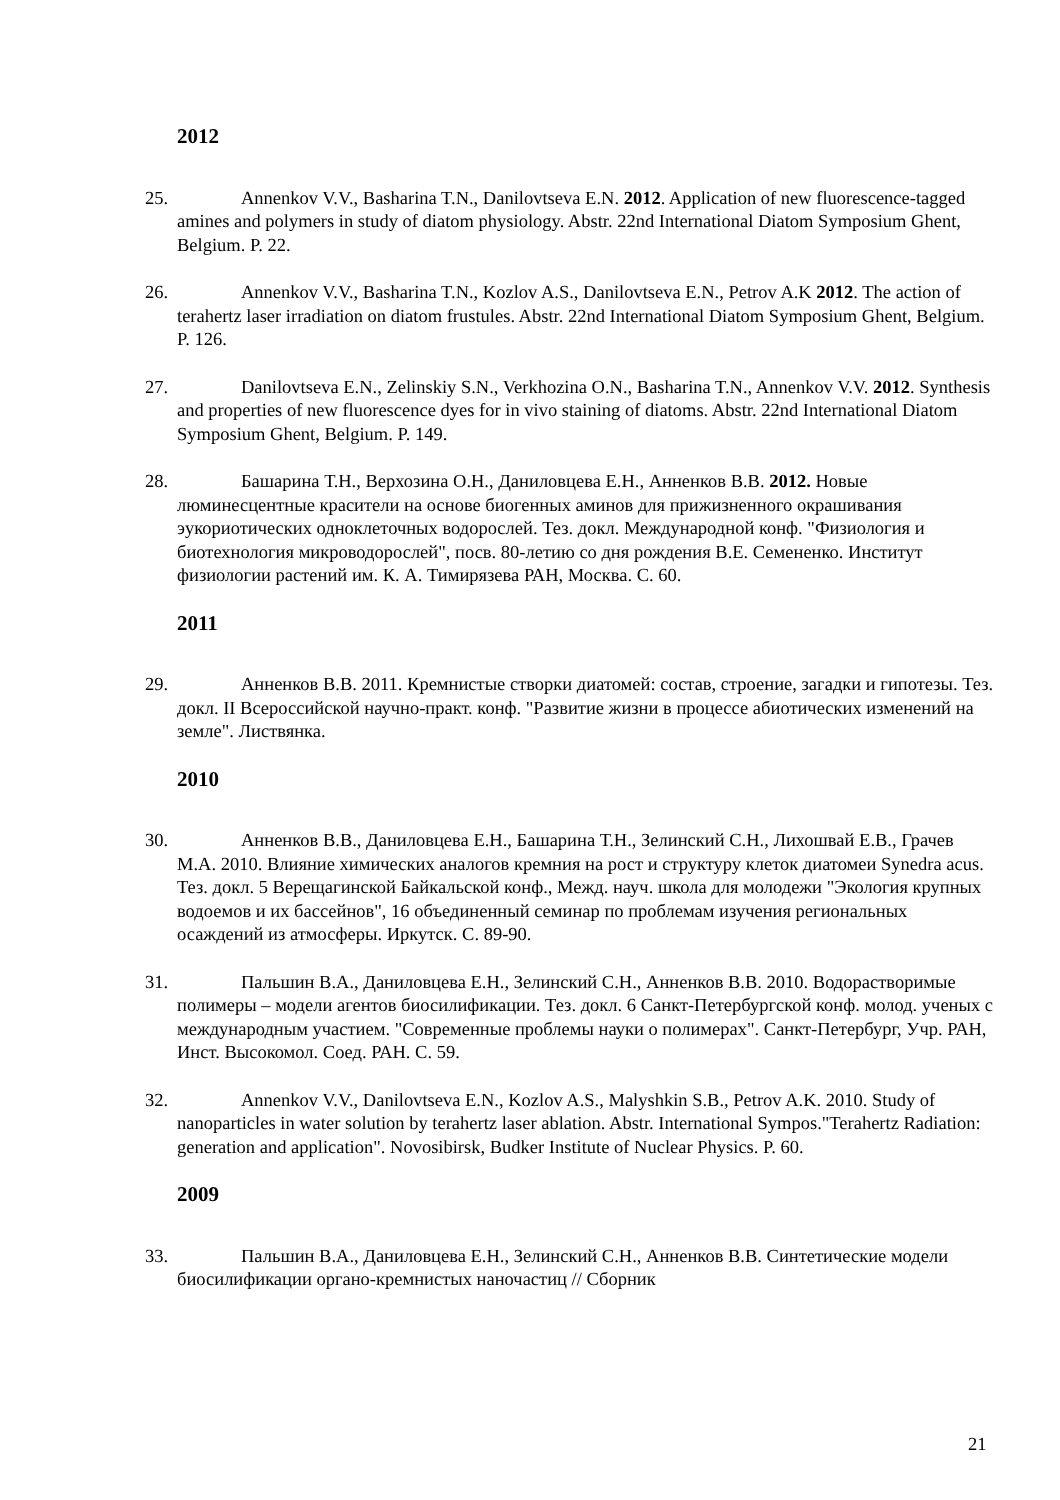2012
25. Annenkov V.V., Basharina T.N., Danilovtseva E.N. 2012. Application of new fluorescence-tagged amines and polymers in study of diatom physiology. Abstr. 22nd International Diatom Symposium Ghent, Belgium. P. 22.
26. Annenkov V.V., Basharina T.N., Kozlov A.S., Danilovtseva E.N., Petrov A.K 2012. The action of terahertz laser irradiation on diatom frustules. Abstr. 22nd International Diatom Symposium Ghent, Belgium. P. 126.
27. Danilovtseva E.N., Zelinskiy S.N., Verkhozina O.N., Basharina T.N., Annenkov V.V. 2012. Synthesis and properties of new fluorescence dyes for in vivo staining of diatoms. Abstr. 22nd International Diatom Symposium Ghent, Belgium. P. 149.
28. Башарина Т.Н., Верхозина О.Н., Даниловцева Е.Н., Анненков В.В. 2012. Новые люминесцентные красители на основе биогенных аминов для прижизненного окрашивания эукориотических одноклеточных водорослей. Тез. докл. Международной конф. "Физиология и биотехнология микроводорослей", посв. 80-летию со дня рождения В.Е. Семененко. Институт физиологии растений им. К. А. Тимирязева РАН, Москва. С. 60.
2011
29. Анненков В.В. 2011. Кремнистые створки диатомей: состав, строение, загадки и гипотезы. Тез. докл. II Всероссийской научно-практ. конф. "Развитие жизни в процессе абиотических изменений на земле". Листвянка.
2010
30. Анненков В.В., Даниловцева Е.Н., Башарина Т.Н., Зелинский С.Н., Лихошвай Е.В., Грачев М.А. 2010. Влияние химических аналогов кремния на рост и структуру клеток диатомеи Synedra acus. Тез. докл. 5 Верещагинской Байкальской конф., Межд. науч. школа для молодежи "Экология крупных водоемов и их бассейнов", 16 объединенный семинар по проблемам изучения региональных осаждений из атмосферы. Иркутск. С. 89-90.
31. Пальшин В.А., Даниловцева Е.Н., Зелинский С.Н., Анненков В.В. 2010. Водорастворимые полимеры – модели агентов биосилификации. Тез. докл. 6 Санкт-Петербургской конф. молод. ученых с международным участием. "Современные проблемы науки о полимерах". Санкт-Петербург, Учр. РАН, Инст. Высокомол. Соед. РАН. С. 59.
32. Annenkov V.V., Danilovtseva E.N., Kozlov A.S., Malyshkin S.B., Petrov A.K. 2010. Study of nanoparticles in water solution by terahertz laser ablation. Abstr. International Sympos."Terahertz Radiation: generation and application". Novosibirsk, Budker Institute of Nuclear Physics. P. 60.
2009
33. Пальшин В.А., Даниловцева Е.Н., Зелинский С.Н., Анненков В.В. Синтетические модели биосилификации органо-кремнистых наночастиц // Сборник
21